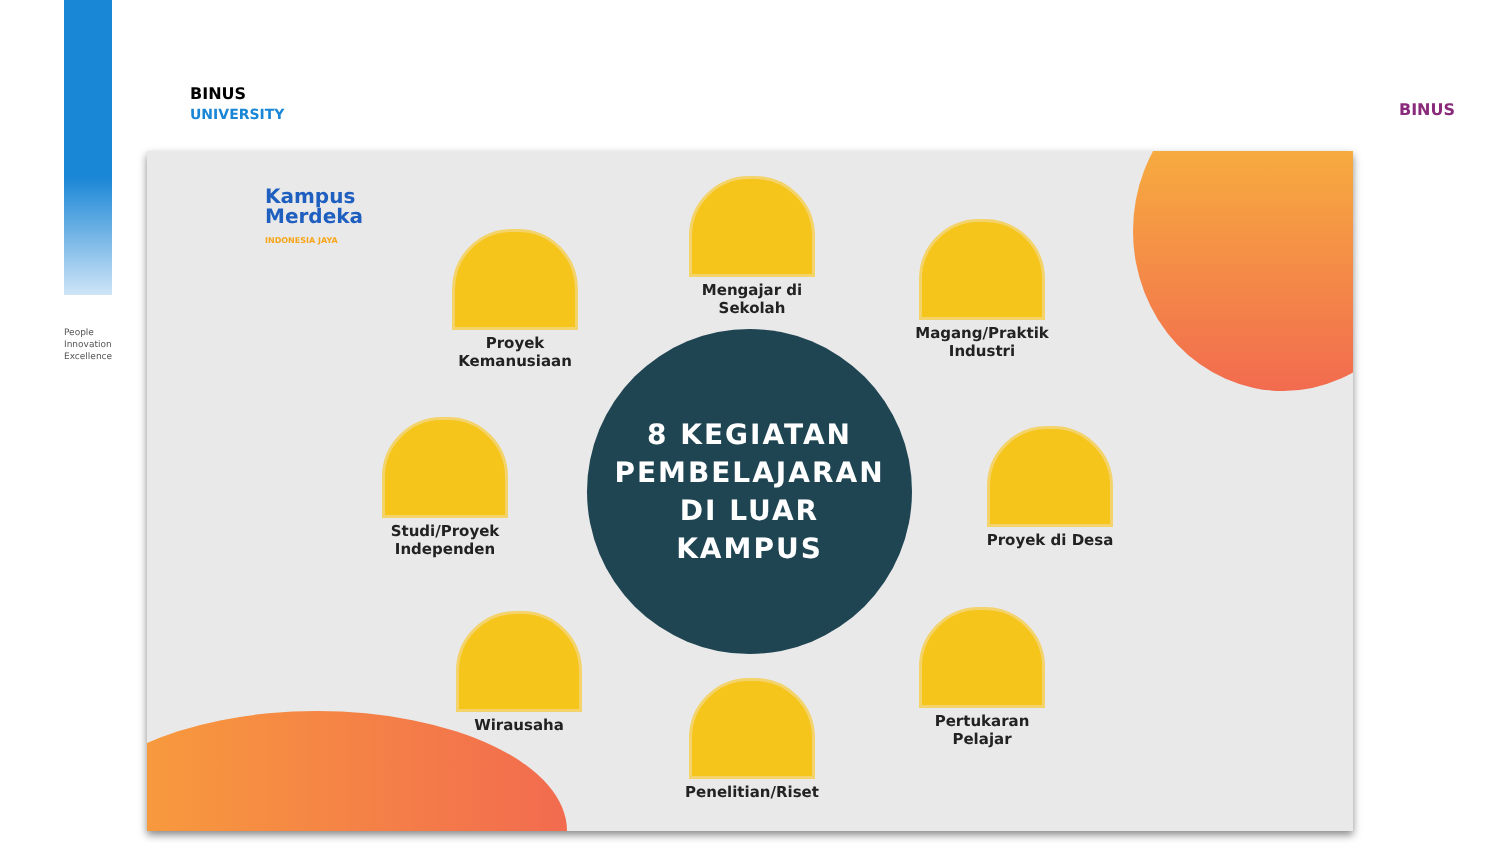People
Innovation
Excellence
BINUS
UNIVERSITY
BINUS
Kampus
Merdeka
INDONESIA JAYA
8 KEGIATAN
PEMBELAJARAN
DI LUAR
KAMPUS
Mengajar di
Sekolah
Proyek
Kemanusiaan
Magang/Praktik
Industri
Studi/Proyek
Independen
Proyek di Desa
Wirausaha
Pertukaran
Pelajar
Penelitian/Riset